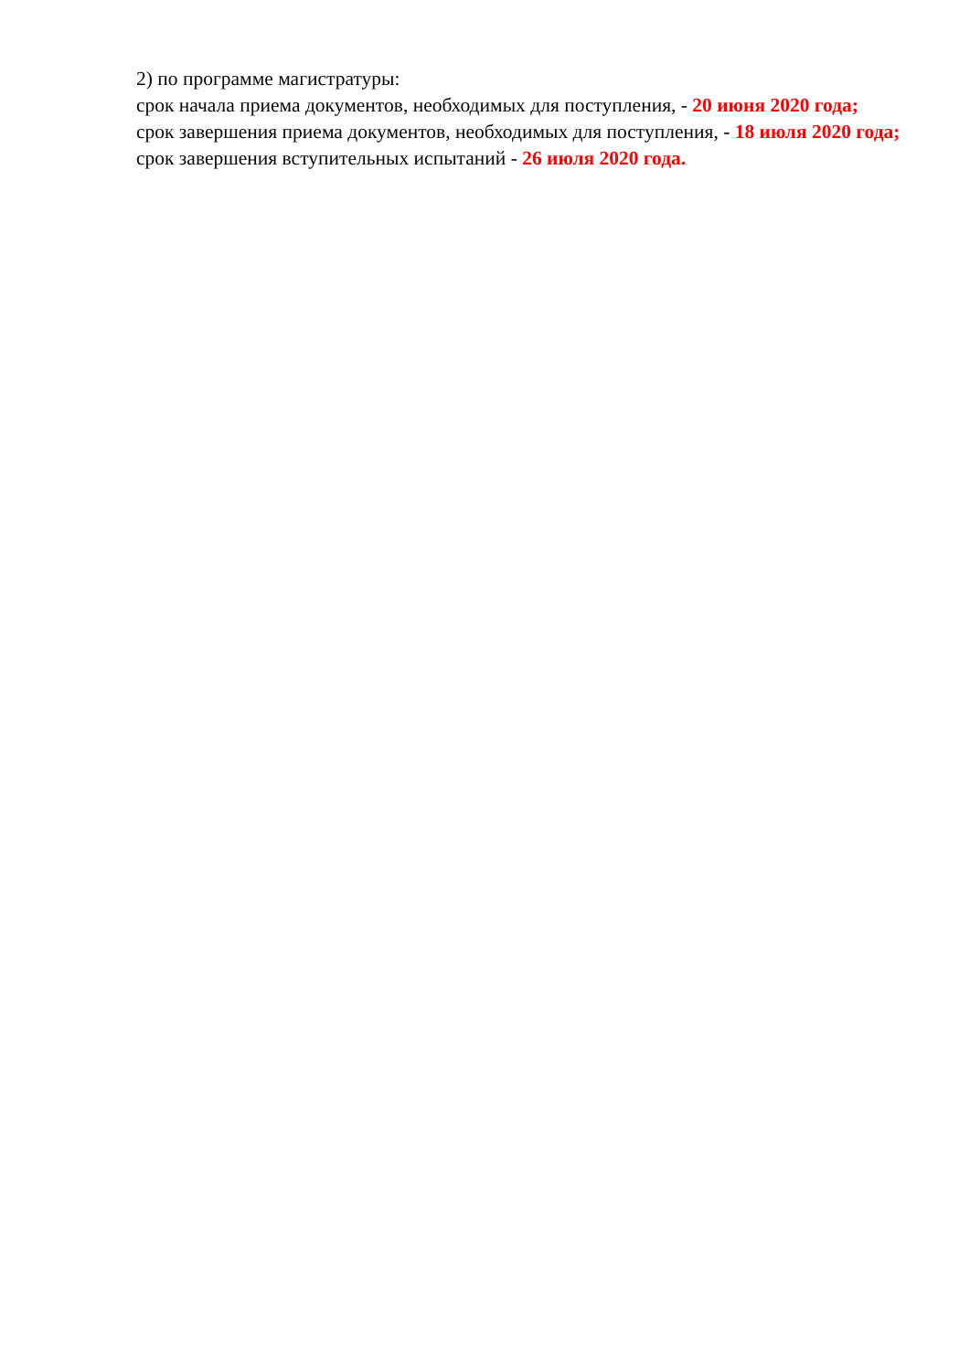2) по программе магистратуры:
срок начала приема документов, необходимых для поступления, - 20 июня 2020 года;
срок завершения приема документов, необходимых для поступления, - 18 июля 2020 года;
срок завершения вступительных испытаний - 26 июля 2020 года.